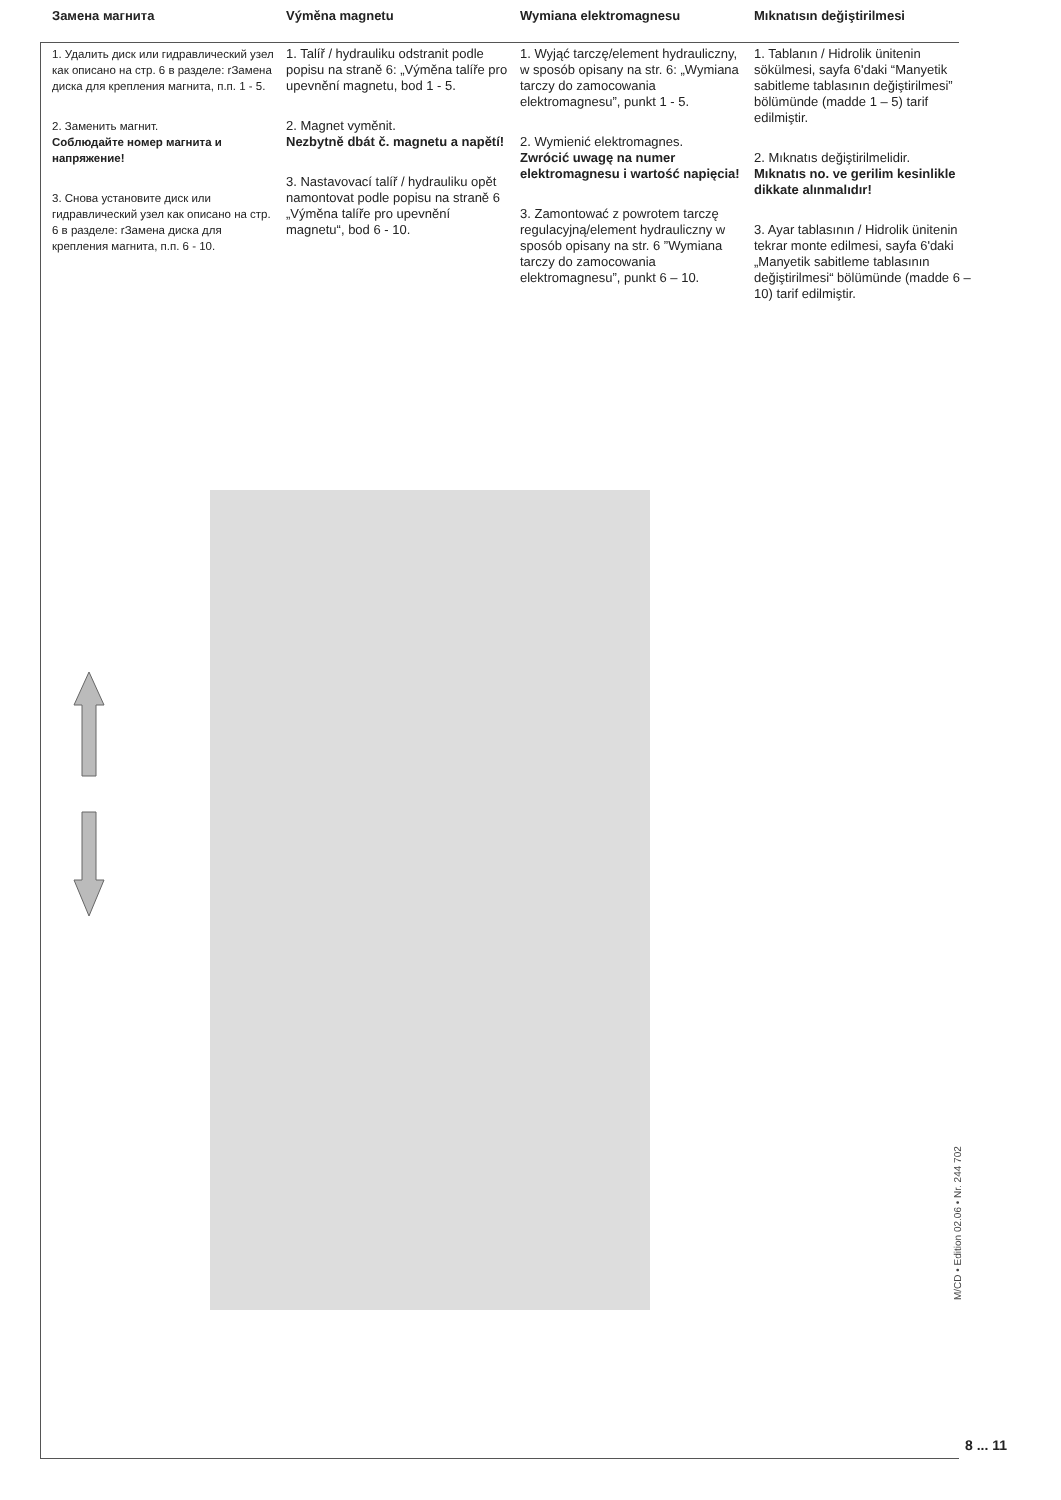Замена магнита
1. Удалить диск или гидравлический узел как описано на стр. 6 в разделе: rЗамена диска для крепления магнита, п.п. 1 - 5.
2. Заменить магнит.
Соблюдайте номер магнита и напряжение!
3. Снова установите диск или гидравлический узел как описано на стр. 6 в разделе: rЗамена диска для крепления магнита, п.п. 6 - 10.
Výměna magnetu
1. Talíř / hydrauliku odstranit podle popisu na straně 6: „Výměna talíře pro upevnění magnetu, bod 1 - 5.
2. Magnet vyměnit.
Nezbytně dbát č. magnetu a napětí!
3. Nastavovací talíř / hydrauliku opět namontovat podle popisu na straně 6 „Výměna talíře pro upevnění magnetu“, bod 6 - 10.
Wymiana elektromagnesu
1. Wyjąć tarczę/element hydrauliczny, w sposób opisany na str. 6: „Wymiana tarczy do zamocowania elektromagnesu”, punkt 1 - 5.
2. Wymienić elektromagnes.
Zwrócić uwagę na numer elektromagnesu i wartość napięcia!
3. Zamontować z powrotem tarczę regulacyjną/element hydrauliczny w sposób opisany na str. 6 ”Wymiana tarczy do zamocowania elektromagnesu”, punkt 6 – 10.
Mıknatısın değiştirilmesi
1. Tablanın / Hidrolik ünitenin sökülmesi, sayfa 6'daki “Manyetik sabitleme tablasının değiştirilmesi” bölümünde (madde 1 – 5) tarif edilmiştir.
2. Mıknatıs değiştirilmelidir.
Mıknatıs no. ve gerilim kesinlikle dikkate alınmalıdır!
3. Ayar tablasının / Hidrolik ünitenin tekrar monte edilmesi, sayfa 6'daki „Manyetik sabitleme tablasının değiştirilmesi“ bölümünde (madde 6 – 10) tarif edilmiştir.
M/CD • Edition 02.06 • Nr. 244 702
8 ... 11